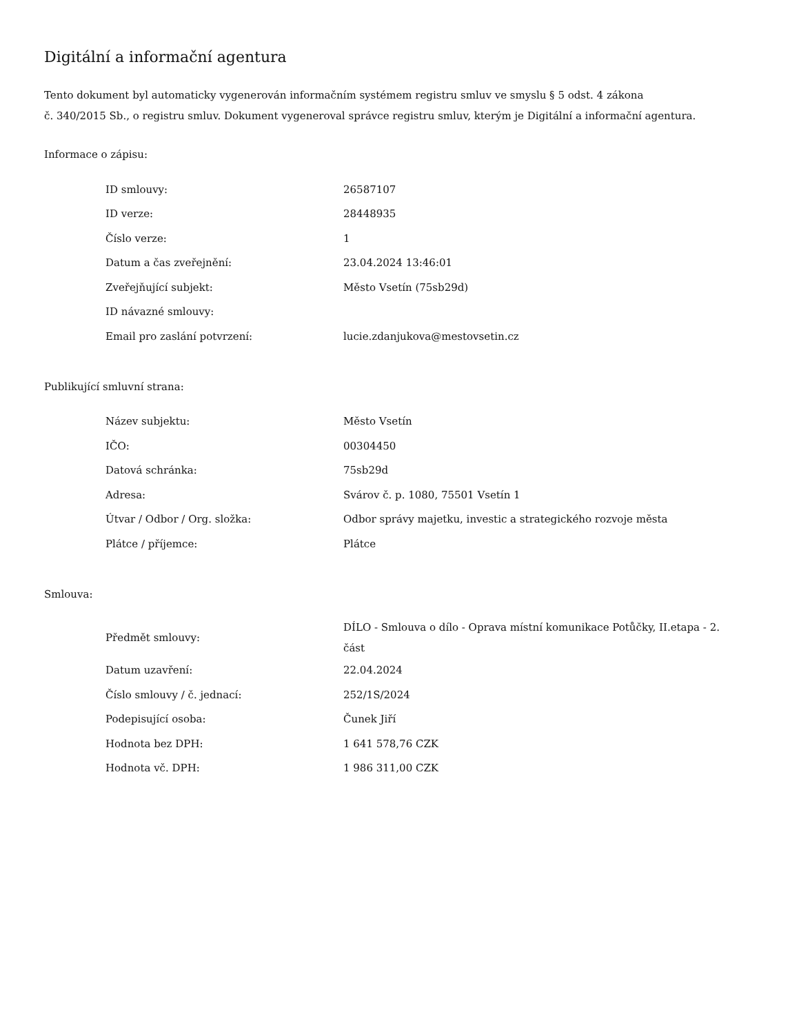Digitální a informační agentura
Tento dokument byl automaticky vygenerován informačním systémem registru smluv ve smyslu § 5 odst. 4 zákona
č. 340/2015 Sb., o registru smluv. Dokument vygeneroval správce registru smluv, kterým je Digitální a informační agentura.
Informace o zápisu:
| ID smlouvy: | 26587107 |
| ID verze: | 28448935 |
| Číslo verze: | 1 |
| Datum a čas zveřejnění: | 23.04.2024 13:46:01 |
| Zveřejňující subjekt: | Město Vsetín (75sb29d) |
| ID návazné smlouvy: | |
| Email pro zaslání potvrzení: | lucie.zdanjukova@mestovsetin.cz |
Publikující smluvní strana:
| Název subjektu: | Město Vsetín |
| IČO: | 00304450 |
| Datová schránka: | 75sb29d |
| Adresa: | Svárov č. p. 1080, 75501 Vsetín 1 |
| Útvar / Odbor / Org. složka: | Odbor správy majetku, investic a strategického rozvoje města |
| Plátce / příjemce: | Plátce |
Smlouva:
| Předmět smlouvy: | DÍLO - Smlouva o dílo - Oprava místní komunikace Potůčky, II.etapa - 2. část |
| Datum uzavření: | 22.04.2024 |
| Číslo smlouvy / č. jednací: | 252/1S/2024 |
| Podepisující osoba: | Čunek Jiří |
| Hodnota bez DPH: | 1 641 578,76 CZK |
| Hodnota vč. DPH: | 1 986 311,00 CZK |